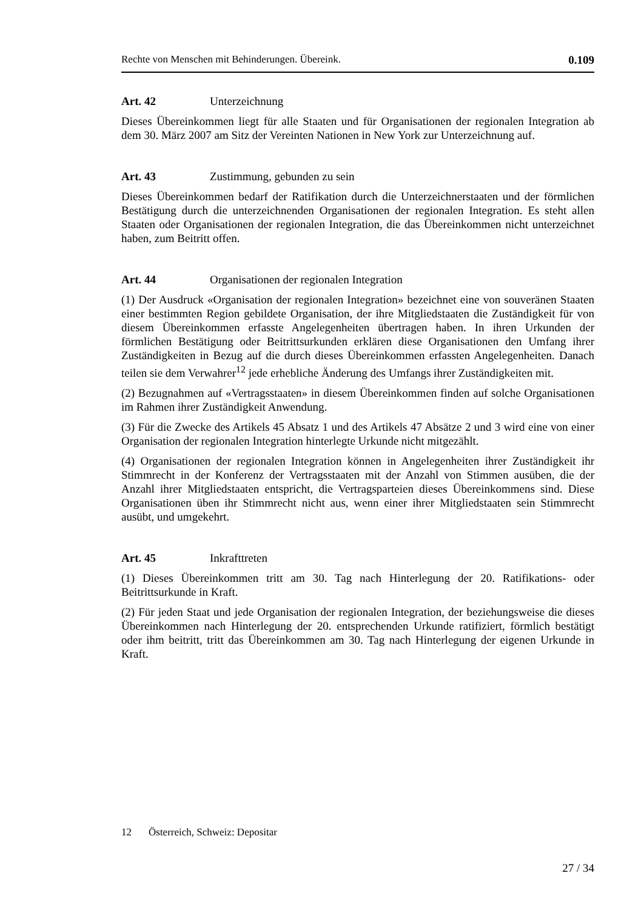Rechte von Menschen mit Behinderungen. Übereink. 0.109
Art. 42 Unterzeichnung
Dieses Übereinkommen liegt für alle Staaten und für Organisationen der regionalen Integration ab dem 30. März 2007 am Sitz der Vereinten Nationen in New York zur Unterzeichnung auf.
Art. 43 Zustimmung, gebunden zu sein
Dieses Übereinkommen bedarf der Ratifikation durch die Unterzeichnerstaaten und der förmlichen Bestätigung durch die unterzeichnenden Organisationen der regionalen Integration. Es steht allen Staaten oder Organisationen der regionalen Integration, die das Übereinkommen nicht unterzeichnet haben, zum Beitritt offen.
Art. 44 Organisationen der regionalen Integration
(1) Der Ausdruck «Organisation der regionalen Integration» bezeichnet eine von souveränen Staaten einer bestimmten Region gebildete Organisation, der ihre Mitgliedstaaten die Zuständigkeit für von diesem Übereinkommen erfasste Angelegenheiten übertragen haben. In ihren Urkunden der förmlichen Bestätigung oder Beitrittsurkunden erklären diese Organisationen den Umfang ihrer Zuständigkeiten in Bezug auf die durch dieses Übereinkommen erfassten Angelegenheiten. Danach teilen sie dem Verwahrer<sup>12</sup> jede erhebliche Änderung des Umfangs ihrer Zuständigkeiten mit.
(2) Bezugnahmen auf «Vertragsstaaten» in diesem Übereinkommen finden auf solche Organisationen im Rahmen ihrer Zuständigkeit Anwendung.
(3) Für die Zwecke des Artikels 45 Absatz 1 und des Artikels 47 Absätze 2 und 3 wird eine von einer Organisation der regionalen Integration hinterlegte Urkunde nicht mitgezählt.
(4) Organisationen der regionalen Integration können in Angelegenheiten ihrer Zuständigkeit ihr Stimmrecht in der Konferenz der Vertragsstaaten mit der Anzahl von Stimmen ausüben, die der Anzahl ihrer Mitgliedstaaten entspricht, die Vertragsparteien dieses Übereinkommens sind. Diese Organisationen üben ihr Stimmrecht nicht aus, wenn einer ihrer Mitgliedstaaten sein Stimmrecht ausübt, und umgekehrt.
Art. 45 Inkrafttreten
(1) Dieses Übereinkommen tritt am 30. Tag nach Hinterlegung der 20. Ratifikations- oder Beitrittsurkunde in Kraft.
(2) Für jeden Staat und jede Organisation der regionalen Integration, der beziehungsweise die dieses Übereinkommen nach Hinterlegung der 20. entsprechenden Urkunde ratifiziert, förmlich bestätigt oder ihm beitritt, tritt das Übereinkommen am 30. Tag nach Hinterlegung der eigenen Urkunde in Kraft.
12 Österreich, Schweiz: Depositar
27 / 34